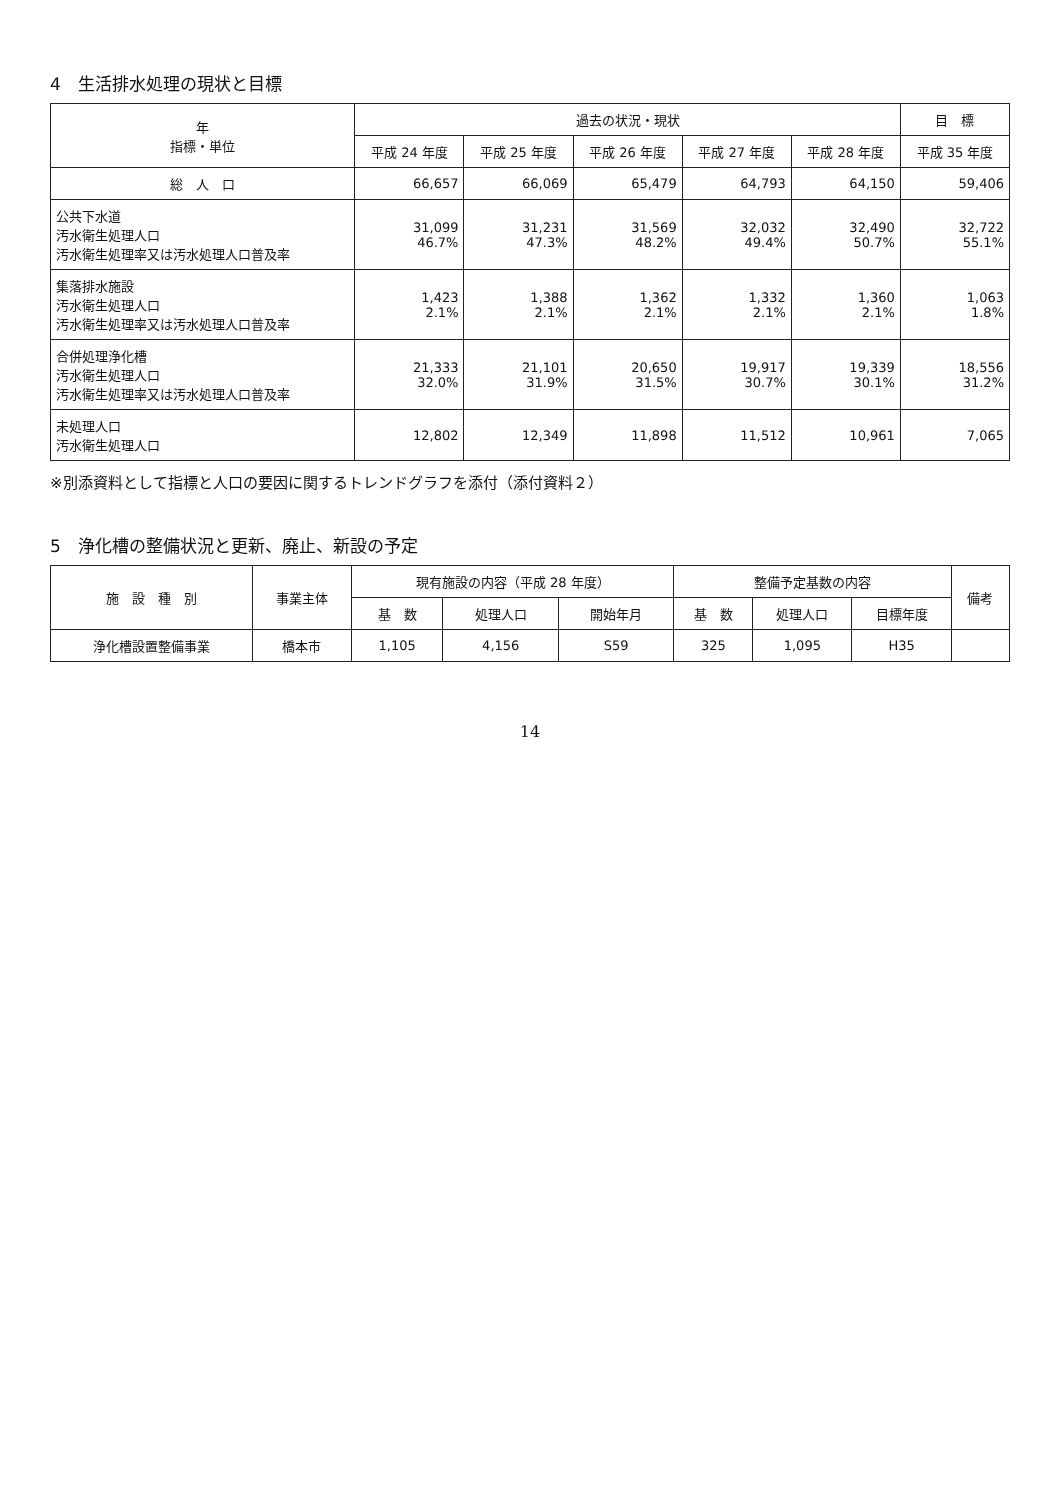4　生活排水処理の現状と目標
| 年 指標・単位 | 過去の状況・現状 | | | | | 目 標 |
| --- | --- | --- | --- | --- | --- | --- |
| | 平成 24 年度 | 平成 25 年度 | 平成 26 年度 | 平成 27 年度 | 平成 28 年度 | 平成 35 年度 |
| 総 人 口 | 66,657 | 66,069 | 65,479 | 64,793 | 64,150 | 59,406 |
| 公共下水道 汚水衛生処理人口 汚水衛生処理率又は汚水処理人口普及率 | 31,099 46.7% | 31,231 47.3% | 31,569 48.2% | 32,032 49.4% | 32,490 50.7% | 32,722 55.1% |
| 集落排水施設 汚水衛生処理人口 汚水衛生処理率又は汚水処理人口普及率 | 1,423 2.1% | 1,388 2.1% | 1,362 2.1% | 1,332 2.1% | 1,360 2.1% | 1,063 1.8% |
| 合併処理浄化槽 汚水衛生処理人口 汚水衛生処理率又は汚水処理人口普及率 | 21,333 32.0% | 21,101 31.9% | 20,650 31.5% | 19,917 30.7% | 19,339 30.1% | 18,556 31.2% |
| 未処理人口 汚水衛生処理人口 | 12,802 | 12,349 | 11,898 | 11,512 | 10,961 | 7,065 |
※別添資料として指標と人口の要因に関するトレンドグラフを添付（添付資料２）
5　浄化槽の整備状況と更新、廃止、新設の予定
| 施 設 種 別 | 事業主体 | 現有施設の内容（平成 28 年度） | | | 整備予定基数の内容 | | | 備考 |
| --- | --- | --- | --- | --- | --- | --- | --- | --- |
| | | 基 数 | 処理人口 | 開始年月 | 基 数 | 処理人口 | 目標年度 | |
| 浄化槽設置整備事業 | 橋本市 | 1,105 | 4,156 | S59 | 325 | 1,095 | H35 | |
14